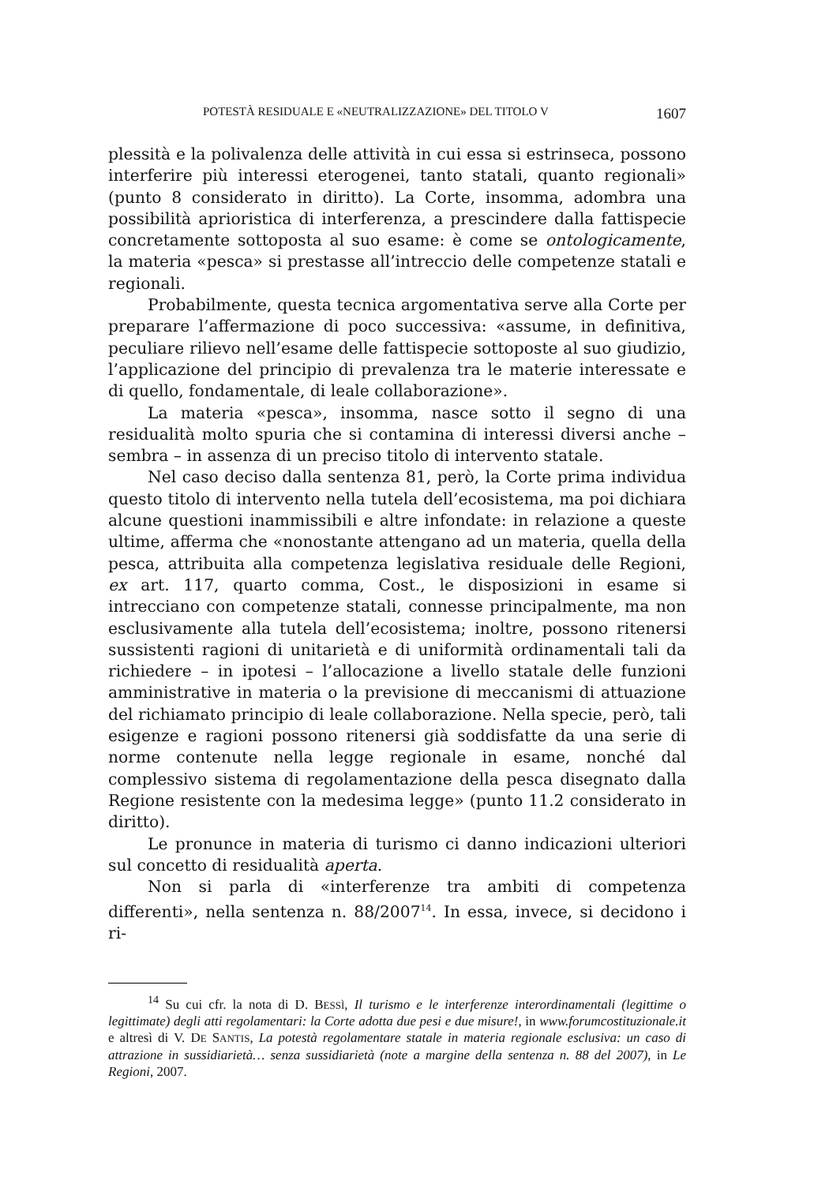POTESTÀ RESIDUALE E «NEUTRALIZZAZIONE» DEL TITOLO V 1607
plessità e la polivalenza delle attività in cui essa si estrinseca, possono interferire più interessi eterogenei, tanto statali, quanto regionali» (punto 8 considerato in diritto). La Corte, insomma, adombra una possibilità aprioristica di interferenza, a prescindere dalla fattispecie concretamente sottoposta al suo esame: è come se ontologicamente, la materia «pesca» si prestasse all’intreccio delle competenze statali e regionali.
Probabilmente, questa tecnica argomentativa serve alla Corte per preparare l’affermazione di poco successiva: «assume, in definitiva, peculiare rilievo nell’esame delle fattispecie sottoposte al suo giudizio, l’applicazione del principio di prevalenza tra le materie interessate e di quello, fondamentale, di leale collaborazione».
La materia «pesca», insomma, nasce sotto il segno di una residualità molto spuria che si contamina di interessi diversi anche – sembra – in assenza di un preciso titolo di intervento statale.
Nel caso deciso dalla sentenza 81, però, la Corte prima individua questo titolo di intervento nella tutela dell’ecosistema, ma poi dichiara alcune questioni inammissibili e altre infondate: in relazione a queste ultime, afferma che «nonostante attengano ad un materia, quella della pesca, attribuita alla competenza legislativa residuale delle Regioni, ex art. 117, quarto comma, Cost., le disposizioni in esame si intrecciano con competenze statali, connesse principalmente, ma non esclusivamente alla tutela dell’ecosistema; inoltre, possono ritenersi sussistenti ragioni di unitarietà e di uniformità ordinamentali tali da richiedere – in ipotesi – l’allocazione a livello statale delle funzioni amministrative in materia o la previsione di meccanismi di attuazione del richiamato principio di leale collaborazione. Nella specie, però, tali esigenze e ragioni possono ritenersi già soddisfatte da una serie di norme contenute nella legge regionale in esame, nonché dal complessivo sistema di regolamentazione della pesca disegnato dalla Regione resistente con la medesima legge» (punto 11.2 considerato in diritto).
Le pronunce in materia di turismo ci danno indicazioni ulteriori sul concetto di residualità aperta.
Non si parla di «interferenze tra ambiti di competenza differenti», nella sentenza n. 88/2007<sup>14</sup>. In essa, invece, si decidono i ri-
<sup>14</sup> Su cui cfr. la nota di D. BESSÌ, Il turismo e le interferenze interordinamentali (legittime o legittimate) degli atti regolamentari: la Corte adotta due pesi e due misure!, in www.forumcostituzionale.it e altresì di V. DE SANTIS, La potestà regolamentare statale in materia regionale esclusiva: un caso di attrazione in sussidiarietà… senza sussidiarietà (note a margine della sentenza n. 88 del 2007), in Le Regioni, 2007.